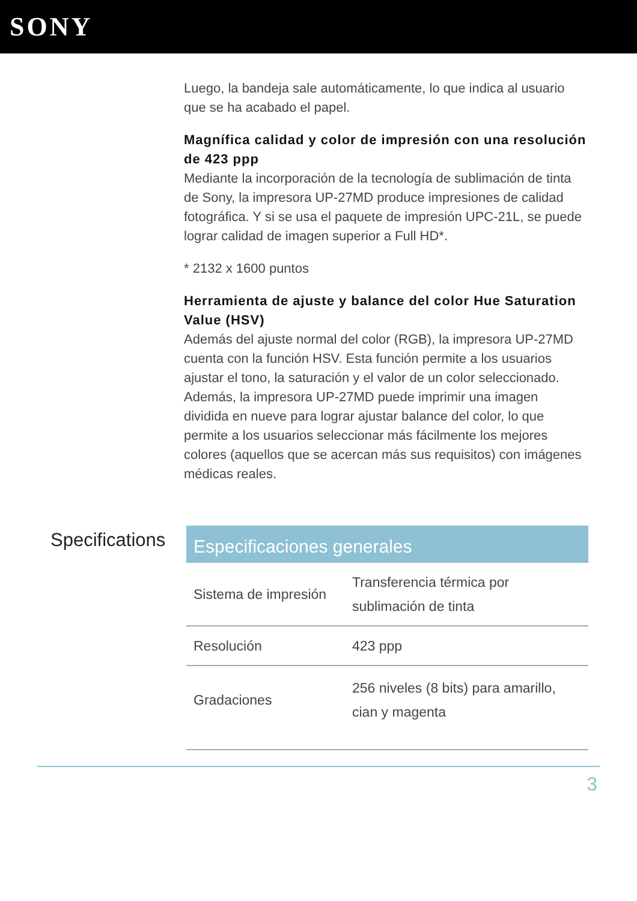SONY
Luego, la bandeja sale automáticamente, lo que indica al usuario que se ha acabado el papel.
Magnífica calidad y color de impresión con una resolución de 423 ppp
Mediante la incorporación de la tecnología de sublimación de tinta de Sony, la impresora UP-27MD produce impresiones de calidad fotográfica. Y si se usa el paquete de impresión UPC-21L, se puede lograr calidad de imagen superior a Full HD*.
* 2132 x 1600 puntos
Herramienta de ajuste y balance del color Hue Saturation Value (HSV)
Además del ajuste normal del color (RGB), la impresora UP-27MD cuenta con la función HSV. Esta función permite a los usuarios ajustar el tono, la saturación y el valor de un color seleccionado. Además, la impresora UP-27MD puede imprimir una imagen dividida en nueve para lograr ajustar balance del color, lo que permite a los usuarios seleccionar más fácilmente los mejores colores (aquellos que se acercan más sus requisitos) con imágenes médicas reales.
Specifications
| Especificaciones generales | |
| --- | --- |
| Sistema de impresión | Transferencia térmica por sublimación de tinta |
| Resolución | 423 ppp |
| Gradaciones | 256 niveles (8 bits) para amarillo, cian y magenta |
3